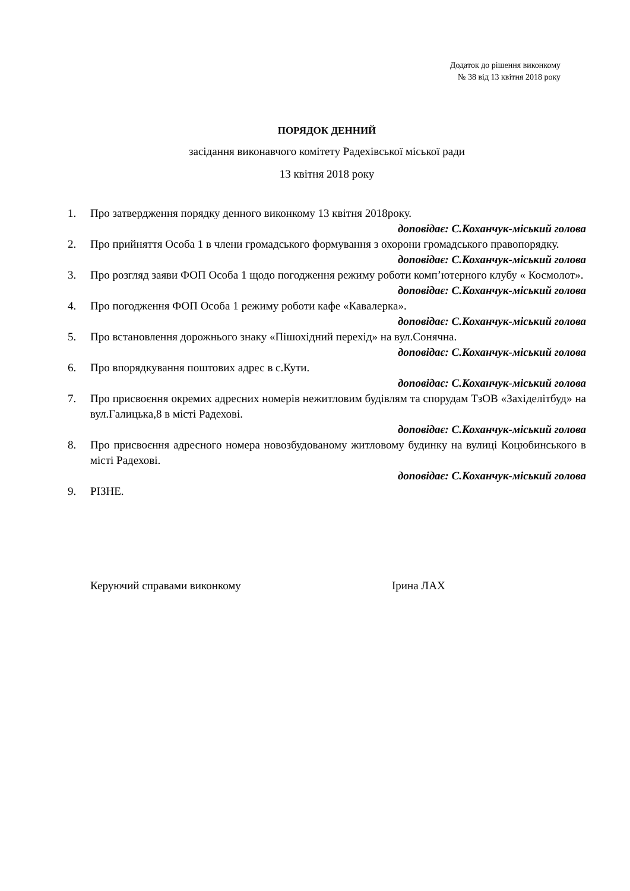Додаток до рішення виконкому
№ 38 від 13 квітня 2018 року
ПОРЯДОК ДЕННИЙ
засідання виконавчого комітету Радехівської міської ради
13 квітня 2018 року
1. Про затвердження порядку денного виконкому 13 квітня 2018року.
доповідає: С.Коханчук-міський голова
2. Про прийняття Особа 1 в члени громадського формування з охорони громадського правопорядку.
доповідає: С.Коханчук-міський голова
3. Про розгляд заяви ФОП Особа 1 щодо погодження режиму роботи комп’ютерного клубу « Космолот».
доповідає: С.Коханчук-міський голова
4. Про погодження ФОП Особа 1 режиму роботи кафе «Кавалерка».
доповідає: С.Коханчук-міський голова
5. Про встановлення дорожнього знаку «Пішохідний перехід» на вул.Сонячна.
доповідає: С.Коханчук-міський голова
6. Про впорядкування поштових адрес в с.Кути.
доповідає: С.Коханчук-міський голова
7. Про присвоєння окремих адресних номерів нежитловим будівлям та спорудам ТзОВ «Західелітбуд» на вул.Галицька,8 в місті Радехові.
доповідає: С.Коханчук-міський голова
8. Про присвоєння адресного номера новозбудованому житловому будинку на вулиці Коцюбинського в місті Радехові.
доповідає: С.Коханчук-міський голова
9. РІЗНЕ.
Керуючий справами виконкому Ірина ЛАХ